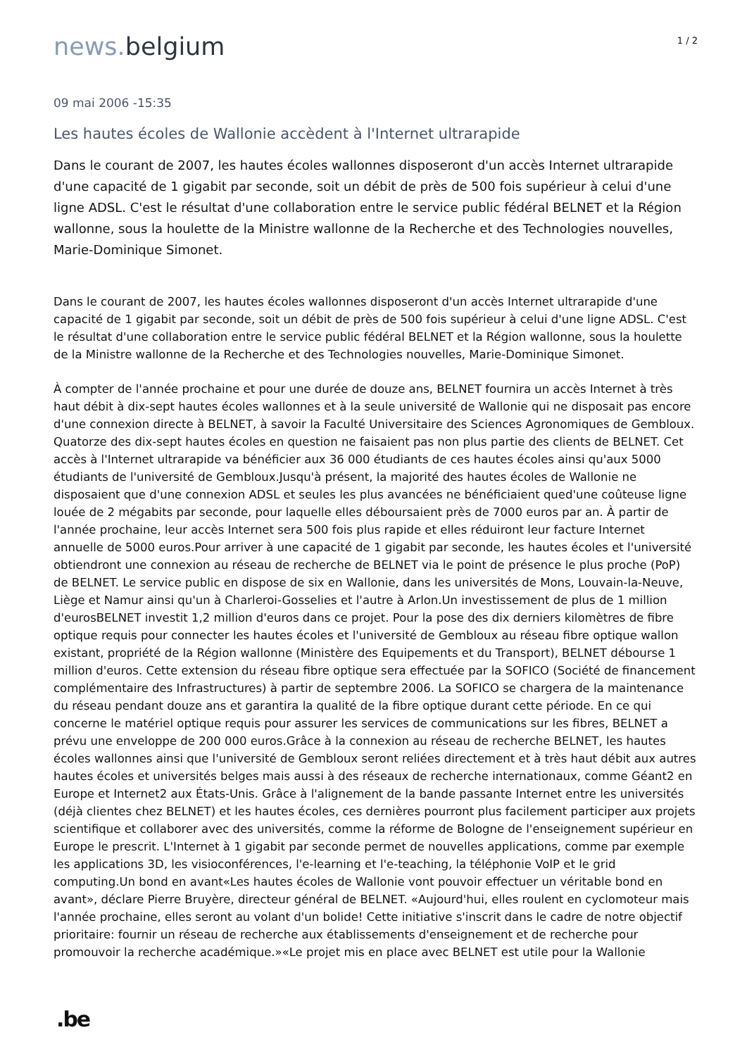news. belgium
1 / 2
09 mai 2006 -15:35
Les hautes écoles de Wallonie accèdent à l'Internet ultrarapide
Dans le courant de 2007, les hautes écoles wallonnes disposeront d'un accès Internet ultrarapide d'une capacité de 1 gigabit par seconde, soit un débit de près de 500 fois supérieur à celui d'une ligne ADSL. C'est le résultat d'une collaboration entre le service public fédéral BELNET et la Région wallonne, sous la houlette de la Ministre wallonne de la Recherche et des Technologies nouvelles, Marie-Dominique Simonet.
Dans le courant de 2007, les hautes écoles wallonnes disposeront d'un accès Internet ultrarapide d'une capacité de 1 gigabit par seconde, soit un débit de près de 500 fois supérieur à celui d'une ligne ADSL. C'est le résultat d'une collaboration entre le service public fédéral BELNET et la Région wallonne, sous la houlette de la Ministre wallonne de la Recherche et des Technologies nouvelles, Marie-Dominique Simonet.
À compter de l'année prochaine et pour une durée de douze ans, BELNET fournira un accès Internet à très haut débit à dix-sept hautes écoles wallonnes et à la seule université de Wallonie qui ne disposait pas encore d'une connexion directe à BELNET, à savoir la Faculté Universitaire des Sciences Agronomiques de Gembloux. Quatorze des dix-sept hautes écoles en question ne faisaient pas non plus partie des clients de BELNET. Cet accès à l'Internet ultrarapide va bénéficier aux 36 000 étudiants de ces hautes écoles ainsi qu'aux 5000 étudiants de l'université de Gembloux.Jusqu'à présent, la majorité des hautes écoles de Wallonie ne disposaient que d'une connexion ADSL et seules les plus avancées ne bénéficiaient qued'une coûteuse ligne louée de 2 mégabits par seconde, pour laquelle elles déboursaient près de 7000 euros par an. À partir de l'année prochaine, leur accès Internet sera 500 fois plus rapide et elles réduiront leur facture Internet annuelle de 5000 euros.Pour arriver à une capacité de 1 gigabit par seconde, les hautes écoles et l'université obtiendront une connexion au réseau de recherche de BELNET via le point de présence le plus proche (PoP) de BELNET. Le service public en dispose de six en Wallonie, dans les universités de Mons, Louvain-la-Neuve, Liège et Namur ainsi qu'un à Charleroi-Gosselies et l'autre à Arlon.Un investissement de plus de 1 million d'eurosBELNET investit 1,2 million d'euros dans ce projet. Pour la pose des dix derniers kilomètres de fibre optique requis pour connecter les hautes écoles et l'université de Gembloux au réseau fibre optique wallon existant, propriété de la Région wallonne (Ministère des Equipements et du Transport), BELNET débourse 1 million d'euros. Cette extension du réseau fibre optique sera effectuée par la SOFICO (Société de financement complémentaire des Infrastructures) à partir de septembre 2006. La SOFICO se chargera de la maintenance du réseau pendant douze ans et garantira la qualité de la fibre optique durant cette période. En ce qui concerne le matériel optique requis pour assurer les services de communications sur les fibres, BELNET a prévu une enveloppe de 200 000 euros.Grâce à la connexion au réseau de recherche BELNET, les hautes écoles wallonnes ainsi que l'université de Gembloux seront reliées directement et à très haut débit aux autres hautes écoles et universités belges mais aussi à des réseaux de recherche internationaux, comme Géant2 en Europe et Internet2 aux États-Unis. Grâce à l'alignement de la bande passante Internet entre les universités (déjà clientes chez BELNET) et les hautes écoles, ces dernières pourront plus facilement participer aux projets scientifique et collaborer avec des universités, comme la réforme de Bologne de l'enseignement supérieur en Europe le prescrit. L'Internet à 1 gigabit par seconde permet de nouvelles applications, comme par exemple les applications 3D, les visioconférences, l'e-learning et l'e-teaching, la téléphonie VoIP et le grid computing.Un bond en avant«Les hautes écoles de Wallonie vont pouvoir effectuer un véritable bond en avant», déclare Pierre Bruyère, directeur général de BELNET. «Aujourd'hui, elles roulent en cyclomoteur mais l'année prochaine, elles seront au volant d'un bolide! Cette initiative s'inscrit dans le cadre de notre objectif prioritaire: fournir un réseau de recherche aux établissements d'enseignement et de recherche pour promouvoir la recherche académique.»«Le projet mis en place avec BELNET est utile pour la Wallonie
.be